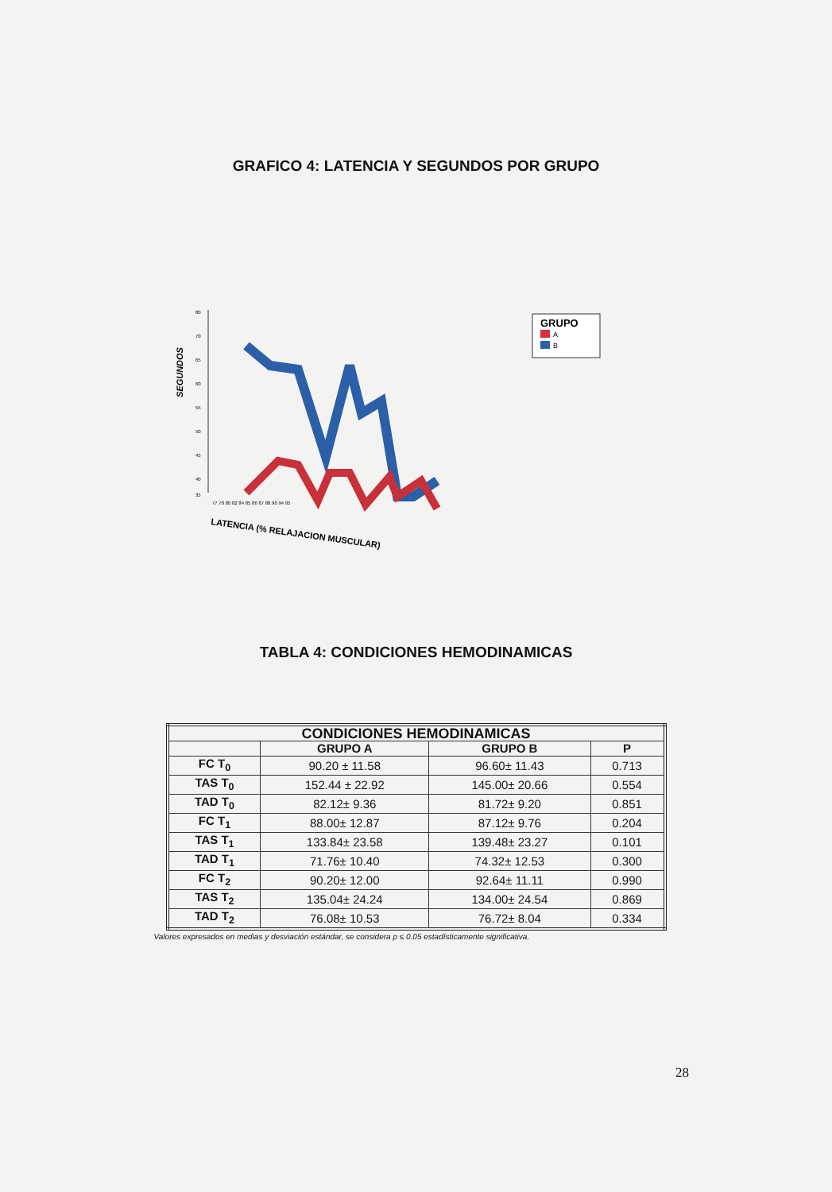GRAFICO 4: LATENCIA Y SEGUNDOS POR GRUPO
SEGUNDOS
80
70
65
60
55
50
45
40
35
77 78 80 82 84 85 86 87 88 90 94 95
LATENCIA (% RELAJACION MUSCULAR)
GRUPO
A
B
TABLA 4: CONDICIONES HEMODINAMICAS
| CONDICIONES HEMODINAMICAS | | | |
| --- | --- | --- | --- |
| | GRUPO A | GRUPO B | P |
| FC T<sub>0</sub> | 90.20 ± 11.58 | 96.60± 11.43 | 0.713 |
| TAS T<sub>0</sub> | 152.44 ± 22.92 | 145.00± 20.66 | 0.554 |
| TAD T<sub>0</sub> | 82.12± 9.36 | 81.72± 9.20 | 0.851 |
| FC T<sub>1</sub> | 88.00± 12.87 | 87.12± 9.76 | 0.204 |
| TAS T<sub>1</sub> | 133.84± 23.58 | 139.48± 23.27 | 0.101 |
| TAD T<sub>1</sub> | 71.76± 10.40 | 74.32± 12.53 | 0.300 |
| FC T<sub>2</sub> | 90.20± 12.00 | 92.64± 11.11 | 0.990 |
| TAS T<sub>2</sub> | 135.04± 24.24 | 134.00± 24.54 | 0.869 |
| TAD T<sub>2</sub> | 76.08± 10.53 | 76.72± 8.04 | 0.334 |
Valores expresados en medias y desviación estándar, se considera p ≤ 0.05 estadísticamente significativa.
28